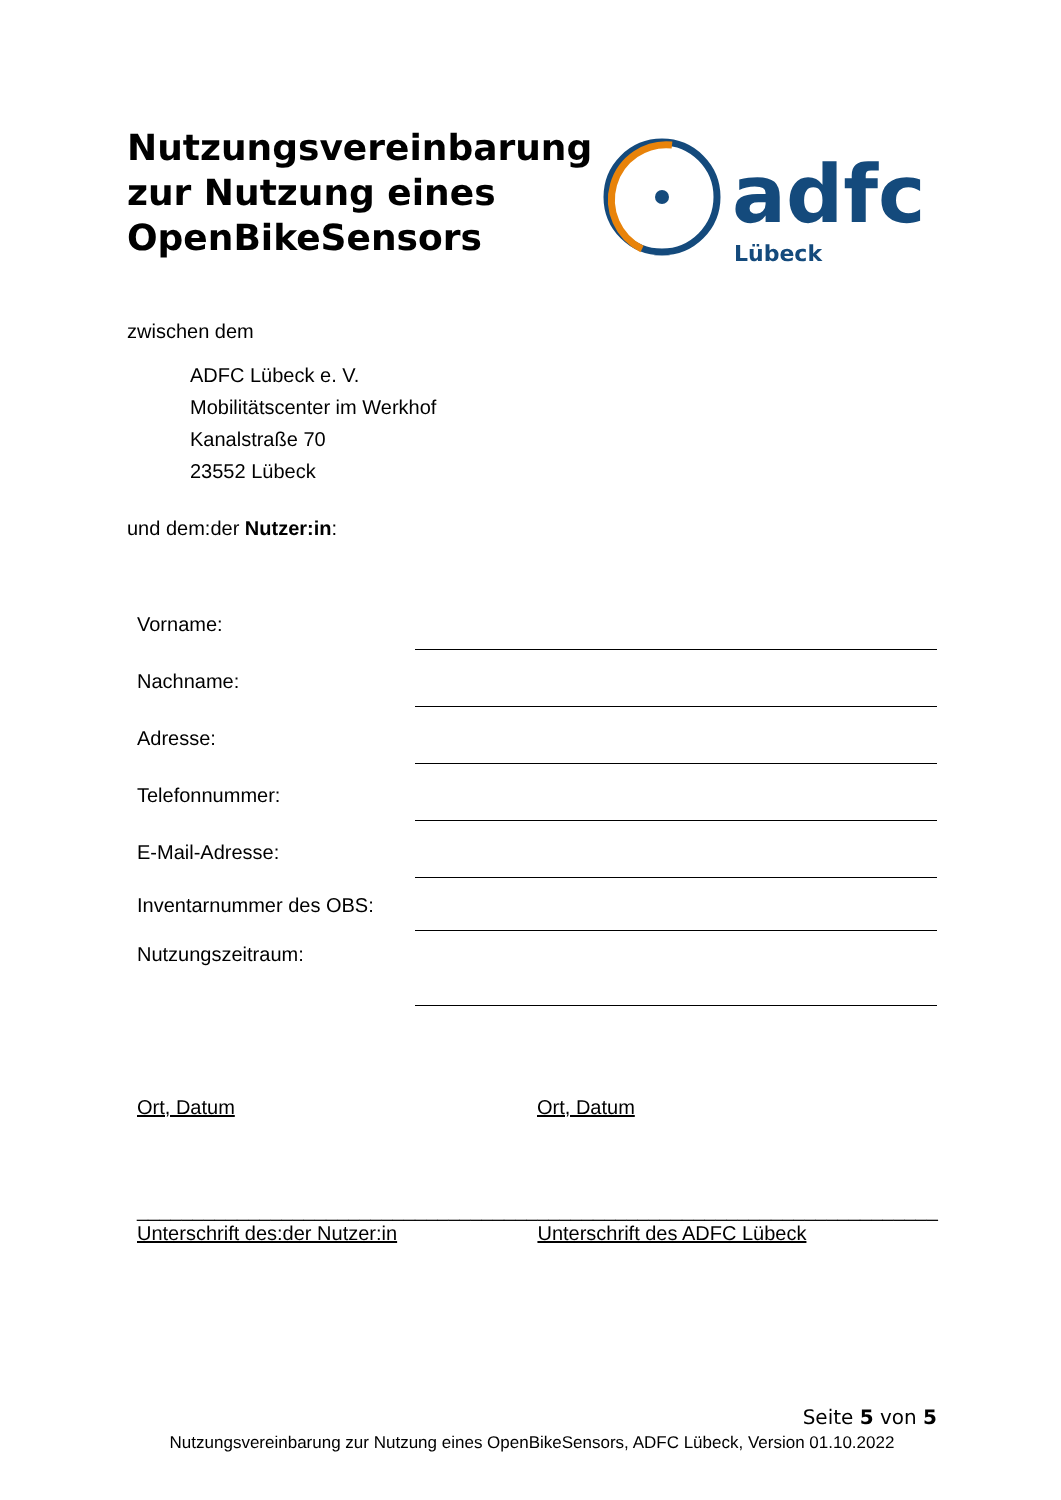Nutzungsvereinbarung zur Nutzung eines OpenBikeSensors
adfc
Lübeck
zwischen dem
ADFC Lübeck e. V.
Mobilitätscenter im Werkhof
Kanalstraße 70
23552 Lübeck
und dem:der Nutzer:in:
Vorname:
Nachname:
Adresse:
Telefonnummer:
E-Mail-Adresse:
Inventarnummer des OBS:
Nutzungszeitraum:
Ort, Datum Ort, Datum
____________________________________
Unterschrift des:der Nutzer:in
____________________________________
Unterschrift des ADFC Lübeck
Seite 5 von 5
Nutzungsvereinbarung zur Nutzung eines OpenBikeSensors, ADFC Lübeck, Version 01.10.2022